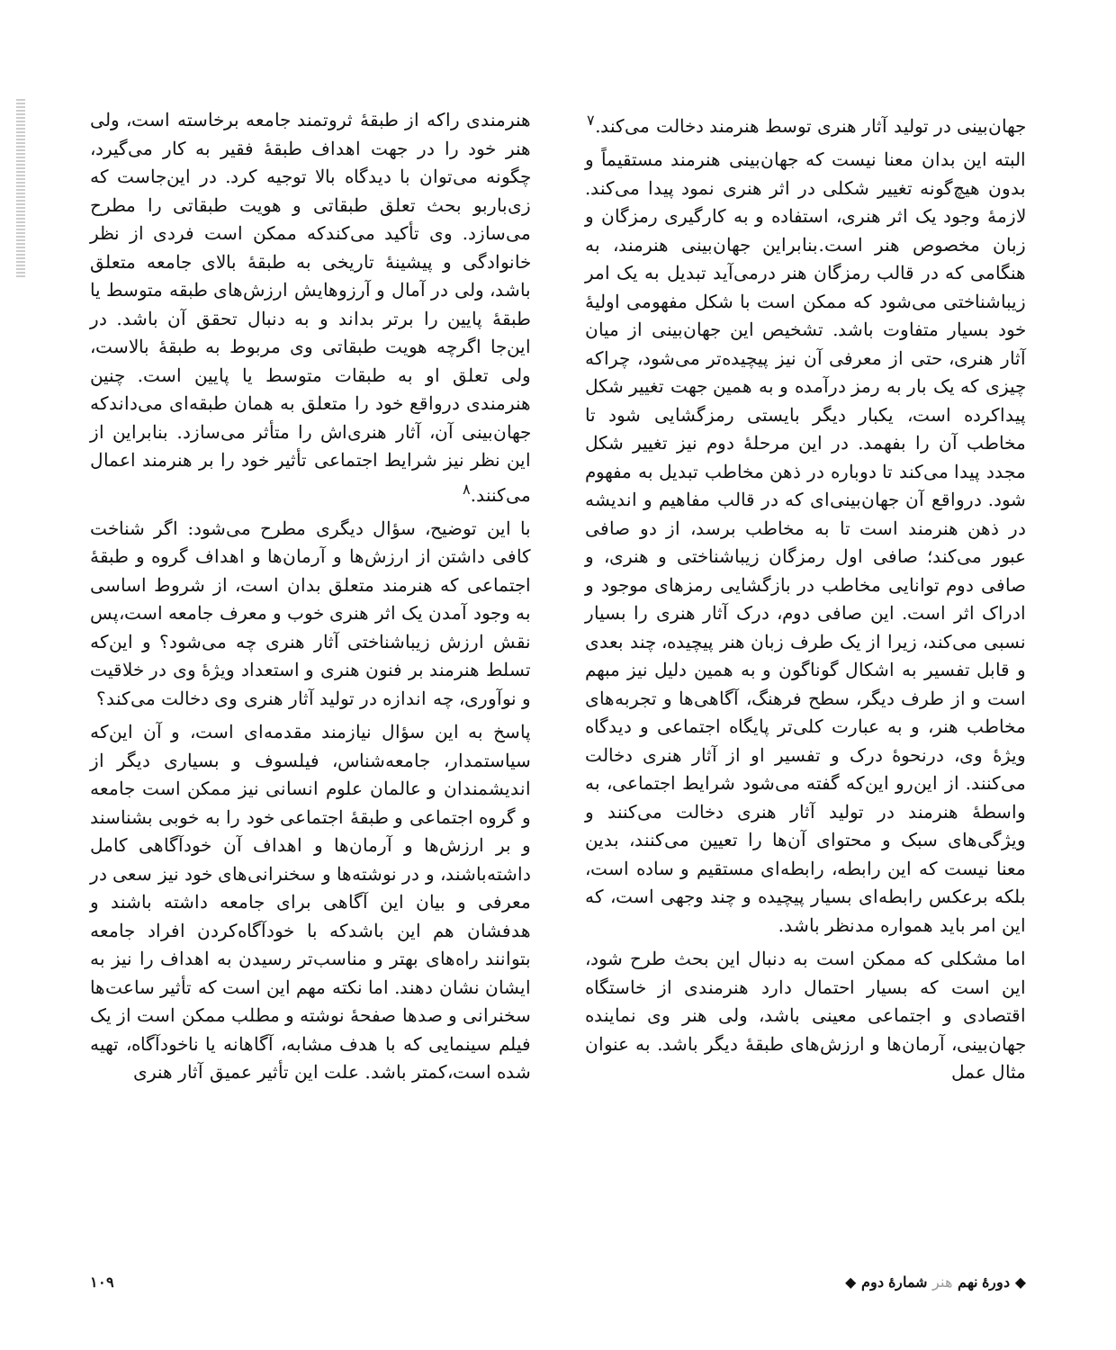جهان‌بینی در تولید آثار هنری توسط هنرمند دخالت می‌کند.<sup>۷</sup>
البته این بدان معنا نیست که جهان‌بینی هنرمند مستقیماً و بدون هیچ‌گونه تغییر شکلی در اثر هنری نمود پیدا می‌کند. لازمهٔ وجود یک اثر هنری، استفاده و به کارگیری رمزگان و زبان مخصوص هنر است.بنابراین جهان‌بینی هنرمند، به هنگامی که در قالب رمزگان هنر درمی‌آید تبدیل به یک امر زیباشناختی می‌شود که ممکن است با شکل مفهومی اولیهٔ خود بسیار متفاوت باشد. تشخیص این جهان‌بینی از میان آثار هنری، حتی از معرفی آن نیز پیچیده‌تر می‌شود، چراکه چیزی که یک بار به رمز درآمده و به همین جهت تغییر شکل پیداکرده است، یکبار دیگر بایستی رمزگشایی شود تا مخاطب آن را بفهمد. در این مرحلهٔ دوم نیز تغییر شکل مجدد پیدا می‌کند تا دوباره در ذهن مخاطب تبدیل به مفهوم شود. درواقع آن جهان‌بینی‌ای که در قالب مفاهیم و اندیشه در ذهن هنرمند است تا به مخاطب برسد، از دو صافی عبور می‌کند؛ صافی اول رمزگان زیباشناختی و هنری، و صافی دوم توانایی مخاطب در بازگشایی رمزهای موجود و ادراک اثر است. این صافی دوم، درک آثار هنری را بسیار نسبی می‌کند، زیرا از یک طرف زبان هنر پیچیده، چند بعدی و قابل تفسیر به اشکال گوناگون و به همین دلیل نیز مبهم است و از طرف دیگر، سطح فرهنگ، آگاهی‌ها و تجربه‌های مخاطب هنر، و به عبارت کلی‌تر پایگاه اجتماعی و دیدگاه ویژهٔ وی، درنحوهٔ درک و تفسیر او از آثار هنری دخالت می‌کنند. از این‌رو این‌که گفته می‌شود شرایط اجتماعی، به واسطهٔ هنرمند در تولید آثار هنری دخالت می‌کنند و ویژگی‌های سبک و محتوای آن‌ها را تعیین می‌کنند، بدین معنا نیست که این رابطه، رابطه‌ای مستقیم و ساده است، بلکه برعکس رابطه‌ای بسیار پیچیده و چند وجهی است، که این امر باید همواره مدنظر باشد.
اما مشکلی که ممکن است به دنبال این بحث طرح شود، این است که بسیار احتمال دارد هنرمندی از خاستگاه اقتصادی و اجتماعی معینی باشد، ولی هنر وی نماینده جهان‌بینی، آرمان‌ها و ارزش‌های طبقهٔ دیگر باشد. به عنوان مثال عمل
هنرمندی راکه از طبقهٔ ثروتمند جامعه برخاسته است، ولی هنر خود را در جهت اهداف طبقهٔ فقیر به کار می‌گیرد، چگونه می‌توان با دیدگاه بالا توجیه کرد. در این‌جاست که زی‌باربو بحث تعلق طبقاتی و هویت طبقاتی را مطرح می‌سازد. وی تأکید می‌کندکه ممکن است فردی از نظر خانوادگی و پیشینهٔ تاریخی به طبقهٔ بالای جامعه متعلق باشد، ولی در آمال و آرزوهایش ارزش‌های طبقه متوسط یا طبقهٔ پایین را برتر بداند و به دنبال تحقق آن باشد. در این‌جا اگرچه هویت طبقاتی وی مربوط به طبقهٔ بالاست، ولی تعلق او به طبقات متوسط یا پایین است. چنین هنرمندی درواقع خود را متعلق به همان طبقه‌ای می‌داندکه جهان‌بینی آن، آثار هنری‌اش را متأثر می‌سازد. بنابراین از این نظر نیز شرایط اجتماعی تأثیر خود را بر هنرمند اعمال می‌کنند.<sup>۸</sup>
با این توضیح، سؤال دیگری مطرح می‌شود: اگر شناخت کافی داشتن از ارزش‌ها و آرمان‌ها و اهداف گروه و طبقهٔ اجتماعی که هنرمند متعلق بدان است، از شروط اساسی به وجود آمدن یک اثر هنری خوب و معرف جامعه است،پس نقش ارزش زیباشناختی آثار هنری چه می‌شود؟ و این‌که تسلط هنرمند بر فنون هنری و استعداد ویژهٔ وی در خلاقیت و نوآوری، چه اندازه در تولید آثار هنری وی دخالت می‌کند؟
پاسخ به این سؤال نیازمند مقدمه‌ای است، و آن این‌که سیاستمدار، جامعه‌شناس، فیلسوف و بسیاری دیگر از اندیشمندان و عالمان علوم انسانی نیز ممکن است جامعه و گروه اجتماعی و طبقهٔ اجتماعی خود را به خوبی بشناسند و بر ارزش‌ها و آرمان‌ها و اهداف آن خودآگاهی کامل داشته‌باشند، و در نوشته‌ها و سخنرانی‌های خود نیز سعی در معرفی و بیان این آگاهی برای جامعه داشته باشند و هدفشان هم این باشدکه با خودآگاه‌کردن افراد جامعه بتوانند راه‌های بهتر و مناسب‌تر رسیدن به اهداف را نیز به ایشان نشان دهند. اما نکته مهم این است که تأثیر ساعت‌ها سخنرانی و صدها صفحهٔ نوشته و مطلب ممکن است از یک فیلم سینمایی که با هدف مشابه، آگاهانه یا ناخودآگاه، تهیه شده است،کمتر باشد. علت این تأثیر عمیق آثار هنری
◆ دورهٔ نهم هنر شمارهٔ دوم ◆ ۱۰۹